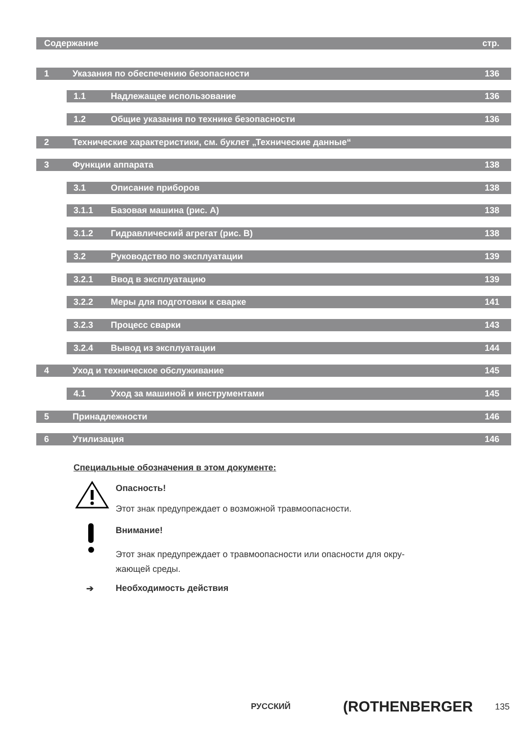Содержание стр.
1 Указания по обеспечению безопасности 136
1.1 Надлежащее использование 136
1.2 Общие указания по технике безопасности 136
2 Технические характеристики, см. буклет „Технические данные“
3 Функции аппарата 138
3.1 Описание приборов 138
3.1.1 Базовая машина (рис. A) 138
3.1.2 Гидравлический агрегат (рис. B) 138
3.2 Руководство по эксплуатации 139
3.2.1 Ввод в эксплуатацию 139
3.2.2 Меры для подготовки к сварке 141
3.2.3 Процесс сварки 143
3.2.4 Вывод из эксплуатации 144
4 Уход и техническое обслуживание 145
4.1 Уход за машиной и инструментами 145
5 Принадлежности 146
6 Утилизация 146
Специальные обозначения в этом документе:
Опасность!
Этот знак предупреждает о возможной травмоопасности.
Внимание!
Этот знак предупреждает о травмоопасности или опасности для окру-
жающей среды.
➔ Необходимость действия
РУССКИЙ (ROTHENBERGER 135